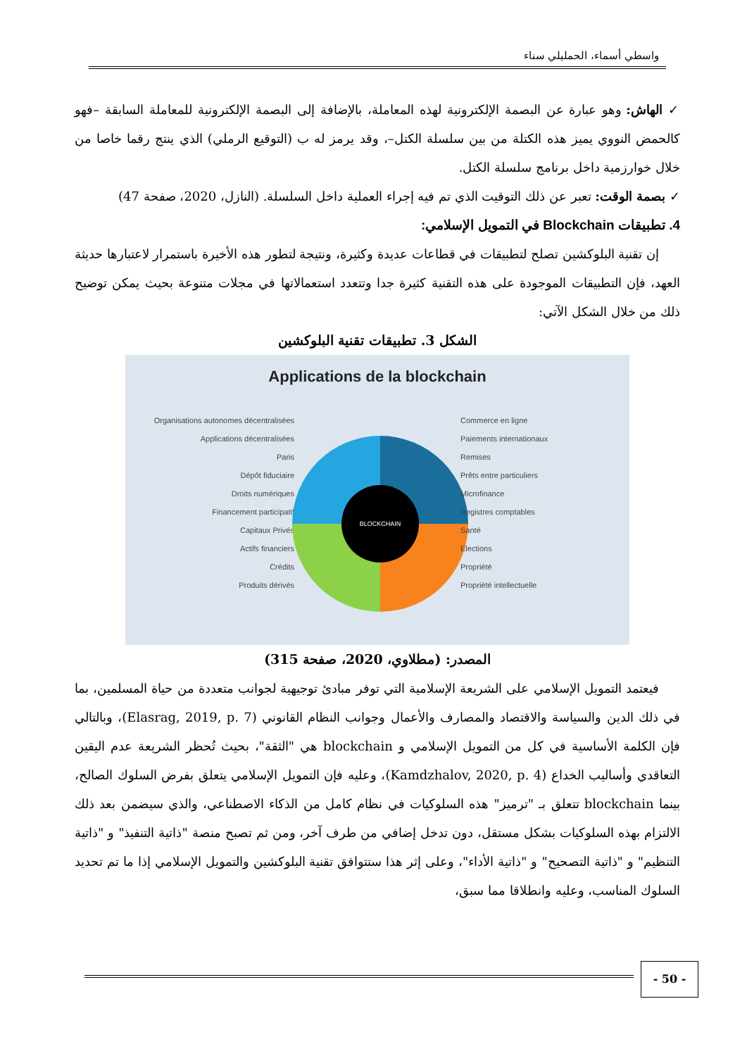واسطي أسماء، الحمليلي سناء
✓ الهاش: وهو عبارة عن البصمة الإلكترونية لهذه المعاملة، بالإضافة إلى البصمة الإلكترونية للمعاملة السابقة –فهو كالحمض النووي يميز هذه الكتلة من بين سلسلة الكتل–، وقد يرمز له ب (التوقيع الرملي) الذي ينتج رقما خاصا من خلال خوارزمية داخل برنامج سلسلة الكتل.
✓ بصمة الوقت: تعبر عن ذلك التوقيت الذي تم فيه إجراء العملية داخل السلسلة. (النازل، 2020، صفحة 47)
4. تطبيقات Blockchain في التمويل الإسلامي:
إن تقنية البلوكشين تصلح لتطبيقات في قطاعات عديدة وكثيرة، ونتيجة لتطور هذه الأخيرة باستمرار لاعتبارها حديثة العهد، فإن التطبيقات الموجودة على هذه التقنية كثيرة جدا وتتعدد استعمالاتها في مجلات متنوعة بحيث يمكن توضيح ذلك من خلال الشكل الآتي:
الشكل 3. تطبيقات تقنية البلوكشين
Applications de la blockchain
Organisations autonomes décentralisées
Applications décentralisées
Paris
Dépôt fiduciaire
Droits numériques
Financement participatif
Capitaux Privés
Actifs financiers
Crédits
Produits dérivés
BLOCKCHAIN
Commerce en ligne
Paiements internationaux
Remises
Prêts entre particuliers
Microfinance
Registres comptables
Santé
Elections
Propriété
Propriété intellectuelle
المصدر: (مطلاوي، 2020، صفحة 315)
فيعتمد التمويل الإسلامي على الشريعة الإسلامية التي توفر مبادئ توجيهية لجوانب متعددة من حياة المسلمين، بما في ذلك الدين والسياسة والاقتصاد والمصارف والأعمال وجوانب النظام القانوني (Elasrag, 2019, p. 7)، وبالتالي فإن الكلمة الأساسية في كل من التمويل الإسلامي و blockchain هي "الثقة"، بحيث تُحظر الشريعة عدم اليقين التعاقدي وأساليب الخداع (Kamdzhalov, 2020, p. 4)، وعليه فإن التمويل الإسلامي يتعلق بفرض السلوك الصالح، بينما blockchain تتعلق بـ "ترميز" هذه السلوكيات في نظام كامل من الذكاء الاصطناعي، والذي سيضمن بعد ذلك الالتزام بهذه السلوكيات بشكل مستقل، دون تدخل إضافي من طرف آخر، ومن ثم تصبح منصة "ذاتية التنفيذ" و "ذاتية التنظيم" و "ذاتية التصحيح" و "ذاتية الأداء"، وعلى إثر هذا ستتوافق تقنية البلوكشين والتمويل الإسلامي إذا ما تم تحديد السلوك المناسب، وعليه وانطلاقا مما سبق،
- 50 -